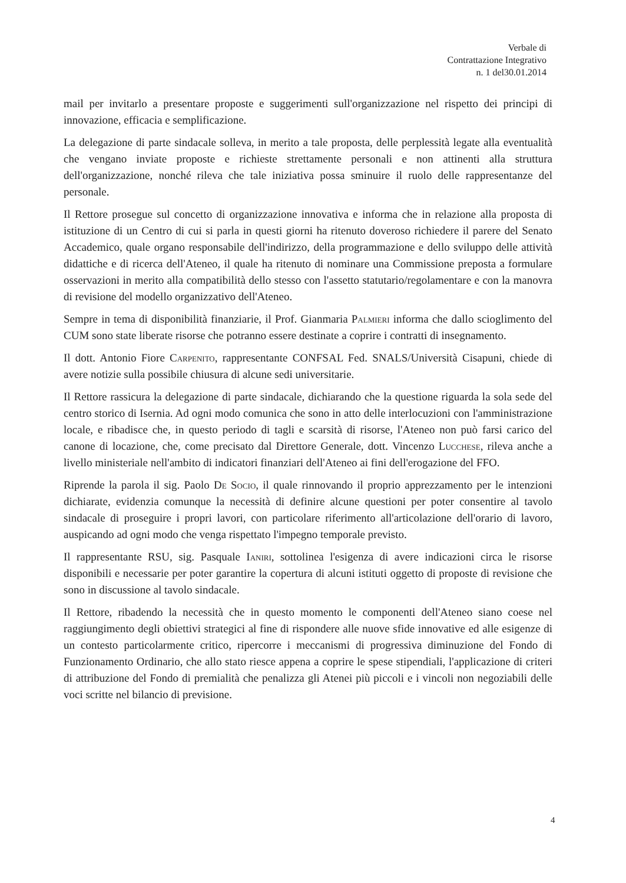Verbale di
Contrattazione Integrativo
n. 1 del30.01.2014
mail per invitarlo a presentare proposte e suggerimenti sull'organizzazione nel rispetto dei principi di innovazione, efficacia e semplificazione.
La delegazione di parte sindacale solleva, in merito a tale proposta, delle perplessità legate alla eventualità che vengano inviate proposte e richieste strettamente personali e non attinenti alla struttura dell'organizzazione, nonché rileva che tale iniziativa possa sminuire il ruolo delle rappresentanze del personale.
Il Rettore prosegue sul concetto di organizzazione innovativa e informa che in relazione alla proposta di istituzione di un Centro di cui si parla in questi giorni ha ritenuto doveroso richiedere il parere del Senato Accademico, quale organo responsabile dell'indirizzo, della programmazione e dello sviluppo delle attività didattiche e di ricerca dell'Ateneo, il quale ha ritenuto di nominare una Commissione preposta a formulare osservazioni in merito alla compatibilità dello stesso con l'assetto statutario/regolamentare e con la manovra di revisione del modello organizzativo dell'Ateneo.
Sempre in tema di disponibilità finanziarie, il Prof. Gianmaria Palmieri informa che dallo scioglimento del CUM sono state liberate risorse che potranno essere destinate a coprire i contratti di insegnamento.
Il dott. Antonio Fiore Carpenito, rappresentante CONFSAL Fed. SNALS/Università Cisapuni, chiede di avere notizie sulla possibile chiusura di alcune sedi universitarie.
Il Rettore rassicura la delegazione di parte sindacale, dichiarando che la questione riguarda la sola sede del centro storico di Isernia. Ad ogni modo comunica che sono in atto delle interlocuzioni con l'amministrazione locale, e ribadisce che, in questo periodo di tagli e scarsità di risorse, l'Ateneo non può farsi carico del canone di locazione, che, come precisato dal Direttore Generale, dott. Vincenzo Lucchese, rileva anche a livello ministeriale nell'ambito di indicatori finanziari dell'Ateneo ai fini dell'erogazione del FFO.
Riprende la parola il sig. Paolo De Socio, il quale rinnovando il proprio apprezzamento per le intenzioni dichiarate, evidenzia comunque la necessità di definire alcune questioni per poter consentire al tavolo sindacale di proseguire i propri lavori, con particolare riferimento all'articolazione dell'orario di lavoro, auspicando ad ogni modo che venga rispettato l'impegno temporale previsto.
Il rappresentante RSU, sig. Pasquale Ianiri, sottolinea l'esigenza di avere indicazioni circa le risorse disponibili e necessarie per poter garantire la copertura di alcuni istituti oggetto di proposte di revisione che sono in discussione al tavolo sindacale.
Il Rettore, ribadendo la necessità che in questo momento le componenti dell'Ateneo siano coese nel raggiungimento degli obiettivi strategici al fine di rispondere alle nuove sfide innovative ed alle esigenze di un contesto particolarmente critico, ripercorre i meccanismi di progressiva diminuzione del Fondo di Funzionamento Ordinario, che allo stato riesce appena a coprire le spese stipendiali, l'applicazione di criteri di attribuzione del Fondo di premialità che penalizza gli Atenei più piccoli e i vincoli non negoziabili delle voci scritte nel bilancio di previsione.
4